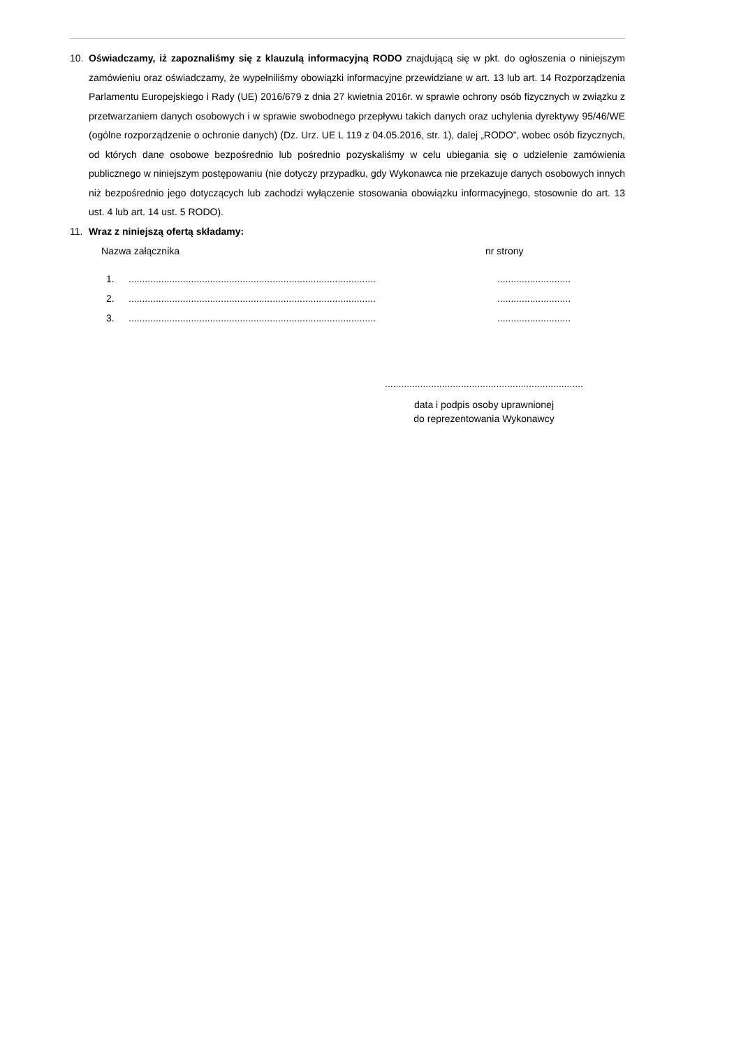10. Oświadczamy, iż zapoznaliśmy się z klauzulą informacyjną RODO znajdującą się w pkt. do ogłoszenia o niniejszym zamówieniu oraz oświadczamy, że wypełniliśmy obowiązki informacyjne przewidziane w art. 13 lub art. 14 Rozporządzenia Parlamentu Europejskiego i Rady (UE) 2016/679 z dnia 27 kwietnia 2016r. w sprawie ochrony osób fizycznych w związku z przetwarzaniem danych osobowych i w sprawie swobodnego przepływu takich danych oraz uchylenia dyrektywy 95/46/WE (ogólne rozporządzenie o ochronie danych) (Dz. Urz. UE L 119 z 04.05.2016, str. 1), dalej „RODO”, wobec osób fizycznych, od których dane osobowe bezpośrednio lub pośrednio pozyskaliśmy w celu ubiegania się o udzielenie zamówienia publicznego w niniejszym postępowaniu (nie dotyczy przypadku, gdy Wykonawca nie przekazuje danych osobowych innych niż bezpośrednio jego dotyczących lub zachodzi wyłączenie stosowania obowiązku informacyjnego, stosownie do art. 13 ust. 4 lub art. 14 ust. 5 RODO).
11. Wraz z niniejszą ofertą składamy:
Nazwa załącznika nr strony
1. ...........................................................................................
...........................
2. ...........................................................................................
...........................
3. ...........................................................................................
...........................
.........................................................................
data i podpis osoby uprawnionej
do reprezentowania Wykonawcy